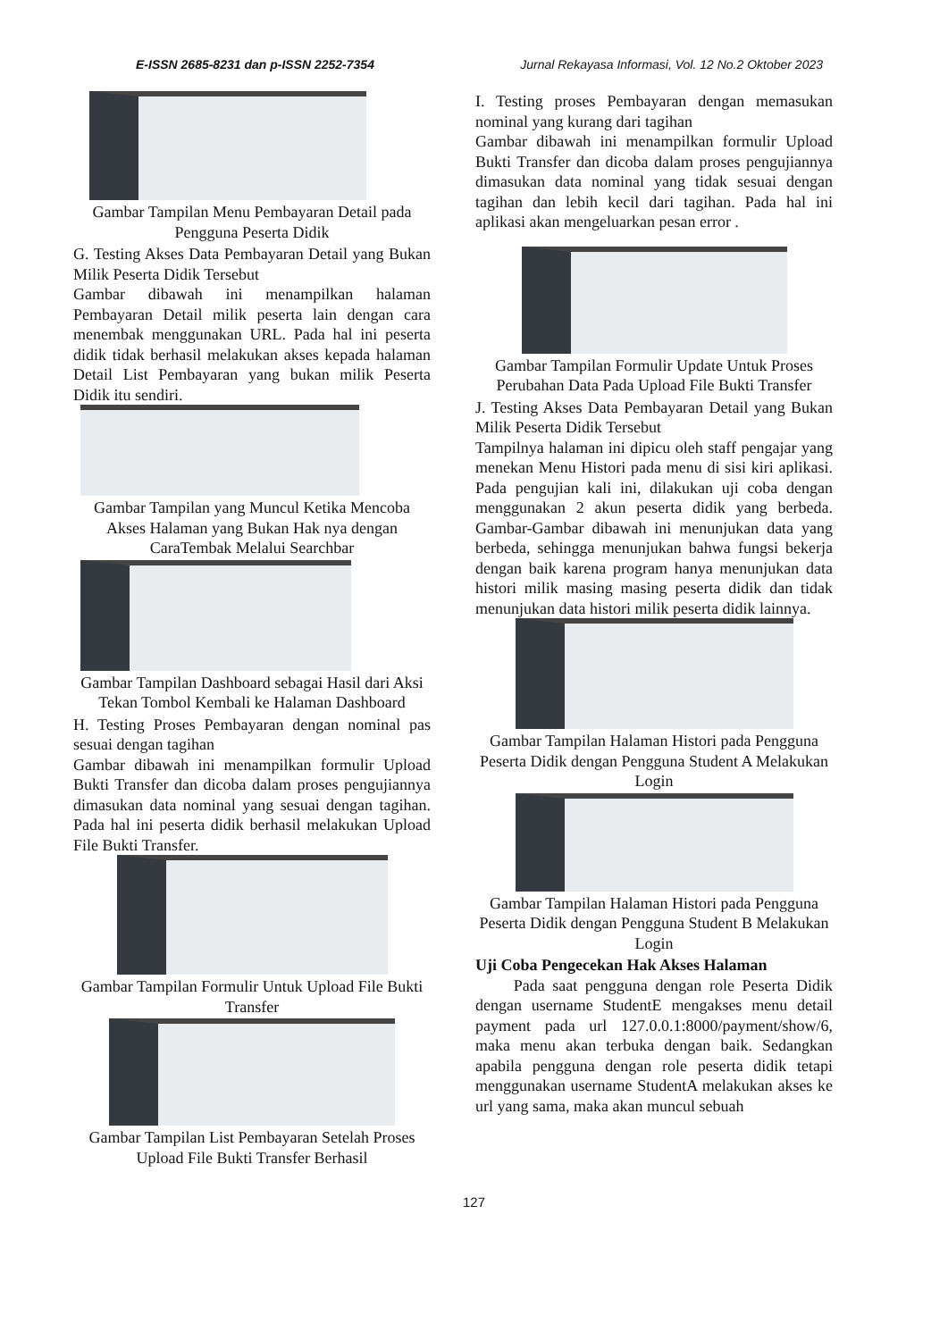E-ISSN 2685-8231 dan p-ISSN 2252-7354 Jurnal Rekayasa Informasi, Vol. 12 No.2 Oktober 2023
Gambar Tampilan Menu Pembayaran Detail pada Pengguna Peserta Didik
G. Testing Akses Data Pembayaran Detail yang Bukan Milik Peserta Didik Tersebut
Gambar dibawah ini menampilkan halaman Pembayaran Detail milik peserta lain dengan cara menembak menggunakan URL. Pada hal ini peserta didik tidak berhasil melakukan akses kepada halaman Detail List Pembayaran yang bukan milik Peserta Didik itu sendiri.
Gambar Tampilan yang Muncul Ketika Mencoba Akses Halaman yang Bukan Hak nya dengan CaraTembak Melalui Searchbar
Gambar Tampilan Dashboard sebagai Hasil dari Aksi Tekan Tombol Kembali ke Halaman Dashboard
H. Testing Proses Pembayaran dengan nominal pas sesuai dengan tagihan
Gambar dibawah ini menampilkan formulir Upload Bukti Transfer dan dicoba dalam proses pengujiannya dimasukan data nominal yang sesuai dengan tagihan. Pada hal ini peserta didik berhasil melakukan Upload File Bukti Transfer.
Gambar Tampilan Formulir Untuk Upload File Bukti Transfer
Gambar Tampilan List Pembayaran Setelah Proses Upload File Bukti Transfer Berhasil
I. Testing proses Pembayaran dengan memasukan nominal yang kurang dari tagihan
Gambar dibawah ini menampilkan formulir Upload Bukti Transfer dan dicoba dalam proses pengujiannya dimasukan data nominal yang tidak sesuai dengan tagihan dan lebih kecil dari tagihan. Pada hal ini aplikasi akan mengeluarkan pesan error .
Gambar Tampilan Formulir Update Untuk Proses Perubahan Data Pada Upload File Bukti Transfer
J. Testing Akses Data Pembayaran Detail yang Bukan Milik Peserta Didik Tersebut
Tampilnya halaman ini dipicu oleh staff pengajar yang menekan Menu Histori pada menu di sisi kiri aplikasi. Pada pengujian kali ini, dilakukan uji coba dengan menggunakan 2 akun peserta didik yang berbeda. Gambar-Gambar dibawah ini menunjukan data yang berbeda, sehingga menunjukan bahwa fungsi bekerja dengan baik karena program hanya menunjukan data histori milik masing masing peserta didik dan tidak menunjukan data histori milik peserta didik lainnya.
Gambar Tampilan Halaman Histori pada Pengguna Peserta Didik dengan Pengguna Student A Melakukan Login
Gambar Tampilan Halaman Histori pada Pengguna Peserta Didik dengan Pengguna Student B Melakukan Login
Uji Coba Pengecekan Hak Akses Halaman
Pada saat pengguna dengan role Peserta Didik dengan username StudentE mengakses menu detail payment pada url 127.0.0.1:8000/payment/show/6, maka menu akan terbuka dengan baik. Sedangkan apabila pengguna dengan role peserta didik tetapi menggunakan username StudentA melakukan akses ke url yang sama, maka akan muncul sebuah
127